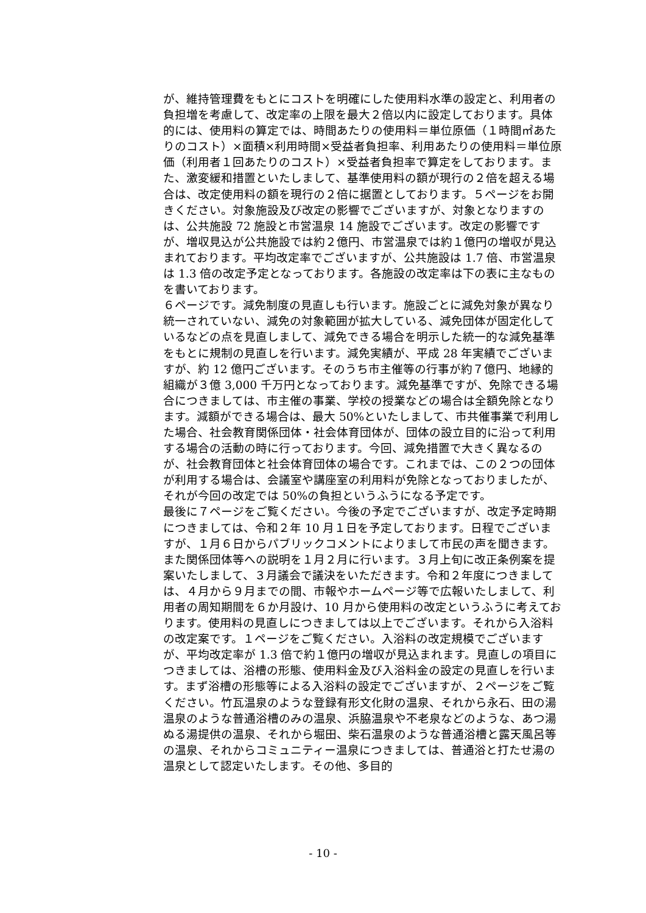が、維持管理費をもとにコストを明確にした使用料水準の設定と、利用者の負担増を考慮して、改定率の上限を最大２倍以内に設定しております。具体的には、使用料の算定では、時間あたりの使用料＝単位原価（１時間㎡あたりのコスト）×面積×利用時間×受益者負担率、利用あたりの使用料＝単位原価（利用者１回あたりのコスト）×受益者負担率で算定をしております。また、激変緩和措置といたしまして、基準使用料の額が現行の２倍を超える場合は、改定使用料の額を現行の２倍に据置としております。５ページをお開きください。対象施設及び改定の影響でございますが、対象となりますのは、公共施設 72 施設と市営温泉 14 施設でございます。改定の影響ですが、増収見込が公共施設では約２億円、市営温泉では約１億円の増収が見込まれております。平均改定率でございますが、公共施設は 1.7 倍、市営温泉は 1.3 倍の改定予定となっております。各施設の改定率は下の表に主なものを書いております。
６ページです。減免制度の見直しも行います。施設ごとに減免対象が異なり統一されていない、減免の対象範囲が拡大している、減免団体が固定化しているなどの点を見直しまして、減免できる場合を明示した統一的な減免基準をもとに規制の見直しを行います。減免実績が、平成 28 年実績でございますが、約 12 億円ございます。そのうち市主催等の行事が約７億円、地縁的組織が３億 3,000 千万円となっております。減免基準ですが、免除できる場合につきましては、市主催の事業、学校の授業などの場合は全額免除となります。減額ができる場合は、最大 50%といたしまして、市共催事業で利用した場合、社会教育関係団体・社会体育団体が、団体の設立目的に沿って利用する場合の活動の時に行っております。今回、減免措置で大きく異なるのが、社会教育団体と社会体育団体の場合です。これまでは、この２つの団体が利用する場合は、会議室や講座室の利用料が免除となっておりましたが、それが今回の改定では 50%の負担というふうになる予定です。
最後に７ページをご覧ください。今後の予定でございますが、改定予定時期につきましては、令和２年 10 月１日を予定しております。日程でございますが、１月６日からパブリックコメントによりまして市民の声を聞きます。また関係団体等への説明を１月２月に行います。３月上旬に改正条例案を提案いたしまして、３月議会で議決をいただきます。令和２年度につきましては、４月から９月までの間、市報やホームページ等で広報いたしまして、利用者の周知期間を６か月設け、10 月から使用料の改定というふうに考えております。使用料の見直しにつきましては以上でございます。それから入浴料の改定案です。１ページをご覧ください。入浴料の改定規模でございますが、平均改定率が 1.3 倍で約１億円の増収が見込まれます。見直しの項目につきましては、浴槽の形態、使用料金及び入浴料金の設定の見直しを行います。まず浴槽の形態等による入浴料の設定でございますが、２ページをご覧ください。竹瓦温泉のような登録有形文化財の温泉、それから永石、田の湯温泉のような普通浴槽のみの温泉、浜脇温泉や不老泉などのような、あつ湯ぬる湯提供の温泉、それから堀田、柴石温泉のような普通浴槽と露天風呂等の温泉、それからコミュニティー温泉につきましては、普通浴と打たせ湯の温泉として認定いたします。その他、多目的
- 10 -